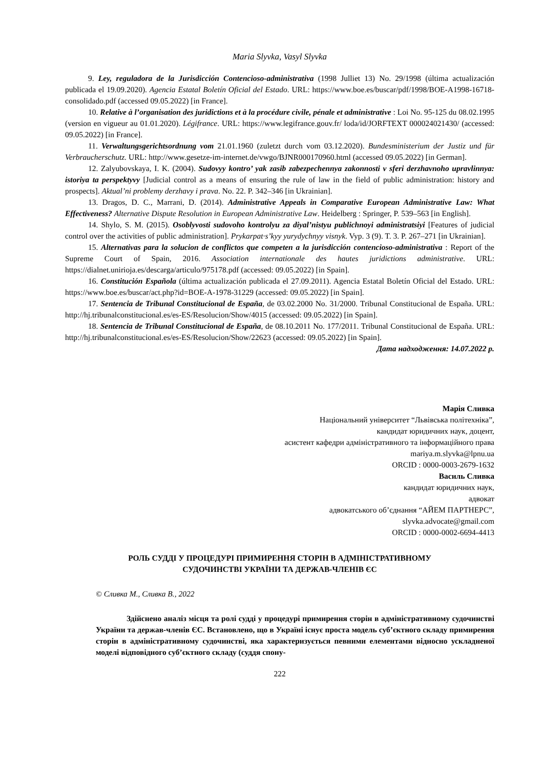Maria Slyvka, Vasyl Slyvka
9. Ley, reguladora de la Jurisdicción Contencioso-administrativa (1998 Julliet 13) No. 29/1998 (última actualización publicada el 19.09.2020). Agencia Estatal Boletín Oficial del Estado. URL: https://www.boe.es/buscar/pdf/1998/BOE-A1998-16718-consolidado.pdf (accessed 09.05.2022) [in France].
10. Relative à l’organisation des juridictions et à la procédure civile, pénale et administrative : Loi No. 95-125 du 08.02.1995 (version en vigueur au 01.01.2020). Légifrance. URL: https://www.legifrance.gouv.fr/ loda/id/JORFTEXT 000024021430/ (accessed: 09.05.2022) [in France].
11. Verwaltungsgerichtsordnung vom 21.01.1960 (zuletzt durch vom 03.12.2020). Bundesministerium der Justiz und für Verbraucherschutz. URL: http://www.gesetze-im-internet.de/vwgo/BJNR000170960.html (accessed 09.05.2022) [in German].
12. Zalyubovskaya, I. K. (2004). Sudovyy kontro’ yak zasib zabezpechennya zakonnosti v sferi derzhavnoho upravlinnya: istoriya ta perspektyvy [Judicial control as a means of ensuring the rule of law in the field of public administration: history and prospects]. Aktual’ni problemy derzhavy i prava. No. 22. P. 342–346 [in Ukrainian].
13. Dragos, D. C., Marrani, D. (2014). Administrative Appeals in Comparative European Administrative Law: What Effectiveness? Alternative Dispute Resolution in European Administrative Law. Heidelberg : Springer, P. 539–563 [in English].
14. Shylo, S. M. (2015). Osoblyvosti sudovoho kontrolyu za diyal’nistyu publichnoyi administratsiyi [Features of judicial control over the activities of public administration]. Prykarpat·s’kyy yurydychnyy visnyk. Vyp. 3 (9). T. 3. P. 267–271 [in Ukrainian].
15. Alternativas para la solucion de conflictos que competen a la jurisdicción contencioso-administrativa : Report of the Supreme Court of Spain, 2016. Association internationale des hautes juridictions administrative. URL: https://dialnet.unirioja.es/descarga/articulo/975178.pdf (accessed: 09.05.2022) [in Spain].
16. Constitución Española (última actualización publicada el 27.09.2011). Agencia Estatal Boletín Oficial del Estado. URL: https://www.boe.es/buscar/act.php?id=BOE-A-1978-31229 (accessed: 09.05.2022) [in Spain].
17. Sentencia de Tribunal Constitucional de España, de 03.02.2000 No. 31/2000. Tribunal Constitucional de España. URL: http://hj.tribunalconstitucional.es/es-ES/Resolucion/Show/4015 (accessed: 09.05.2022) [in Spain].
18. Sentencia de Tribunal Constitucional de España, de 08.10.2011 No. 177/2011. Tribunal Constitucional de España. URL: http://hj.tribunalconstitucional.es/es-ES/Resolucion/Show/22623 (accessed: 09.05.2022) [in Spain].
Дата надходження: 14.07.2022 р.
Марія Сливка
Національний університет “Львівська політехніка”,
кандидат юридичних наук, доцент,
асистент кафедри адміністративного та інформаційного права
mariya.m.slyvka@lpnu.ua
ORCID : 0000-0003-2679-1632
Василь Сливка
кандидат юридичних наук,
адвокат
адвокатського об’єднання “АЙЕМ ПАРТНЕРС”,
slyvka.advocate@gmail.com
ORCID : 0000-0002-6694-4413
РОЛЬ СУДДІ У ПРОЦЕДУРІ ПРИМИРЕННЯ СТОРІН В АДМІНІСТРАТИВНОМУ
СУДОЧИНСТВІ УКРАЇНИ ТА ДЕРЖАВ-ЧЛЕНІВ ЄС
© Сливка М., Сливка В., 2022
Здійснено аналіз місця та ролі судді у процедурі примирення сторін в адміністративному судочинстві України та держав-членів ЄС. Встановлено, що в Україні існує проста модель суб’єктного складу примирення сторін в адміністративному судочинстві, яка характеризується певними елементами відносно ускладненої моделі відповідного суб’єктного складу (суддя спону-
222